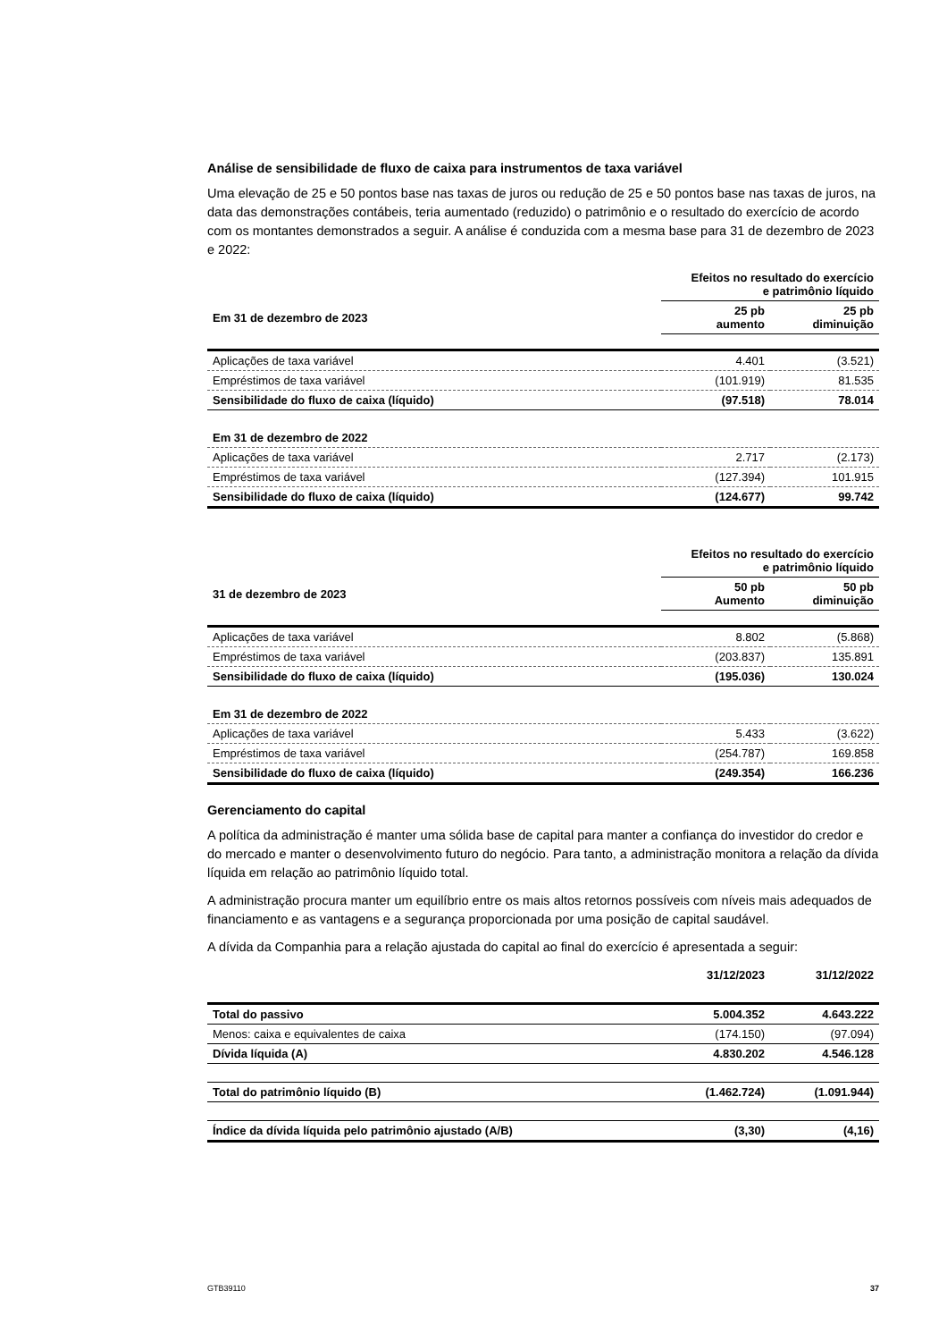Análise de sensibilidade de fluxo de caixa para instrumentos de taxa variável
Uma elevação de 25 e 50 pontos base nas taxas de juros ou redução de 25 e 50 pontos base nas taxas de juros, na data das demonstrações contábeis, teria aumentado (reduzido) o patrimônio e o resultado do exercício de acordo com os montantes demonstrados a seguir. A análise é conduzida com a mesma base para 31 de dezembro de 2023 e 2022:
| | Efeitos no resultado do exercício e patrimônio líquido | |
| --- | --- | --- |
| Em 31 de dezembro de 2023 | 25 pb aumento | 25 pb diminuição |
| Aplicações de taxa variável | 4.401 | (3.521) |
| Empréstimos de taxa variável | (101.919) | 81.535 |
| Sensibilidade do fluxo de caixa (líquido) | (97.518) | 78.014 |
| Em 31 de dezembro de 2022 | | |
| Aplicações de taxa variável | 2.717 | (2.173) |
| Empréstimos de taxa variável | (127.394) | 101.915 |
| Sensibilidade do fluxo de caixa (líquido) | (124.677) | 99.742 |
| | Efeitos no resultado do exercício e patrimônio líquido | |
| --- | --- | --- |
| 31 de dezembro de 2023 | 50 pb Aumento | 50 pb diminuição |
| Aplicações de taxa variável | 8.802 | (5.868) |
| Empréstimos de taxa variável | (203.837) | 135.891 |
| Sensibilidade do fluxo de caixa (líquido) | (195.036) | 130.024 |
| Em 31 de dezembro de 2022 | | |
| Aplicações de taxa variável | 5.433 | (3.622) |
| Empréstimos de taxa variável | (254.787) | 169.858 |
| Sensibilidade do fluxo de caixa (líquido) | (249.354) | 166.236 |
Gerenciamento do capital
A política da administração é manter uma sólida base de capital para manter a confiança do investidor do credor e do mercado e manter o desenvolvimento futuro do negócio. Para tanto, a administração monitora a relação da dívida líquida em relação ao patrimônio líquido total.
A administração procura manter um equilíbrio entre os mais altos retornos possíveis com níveis mais adequados de financiamento e as vantagens e a segurança proporcionada por uma posição de capital saudável.
A dívida da Companhia para a relação ajustada do capital ao final do exercício é apresentada a seguir:
| | 31/12/2023 | 31/12/2022 |
| --- | --- | --- |
| Total do passivo | 5.004.352 | 4.643.222 |
| Menos: caixa e equivalentes de caixa | (174.150) | (97.094) |
| Dívida líquida (A) | 4.830.202 | 4.546.128 |
| Total do patrimônio líquido (B) | (1.462.724) | (1.091.944) |
| Índice da dívida líquida pelo patrimônio ajustado (A/B) | (3,30) | (4,16) |
GTB39110 37